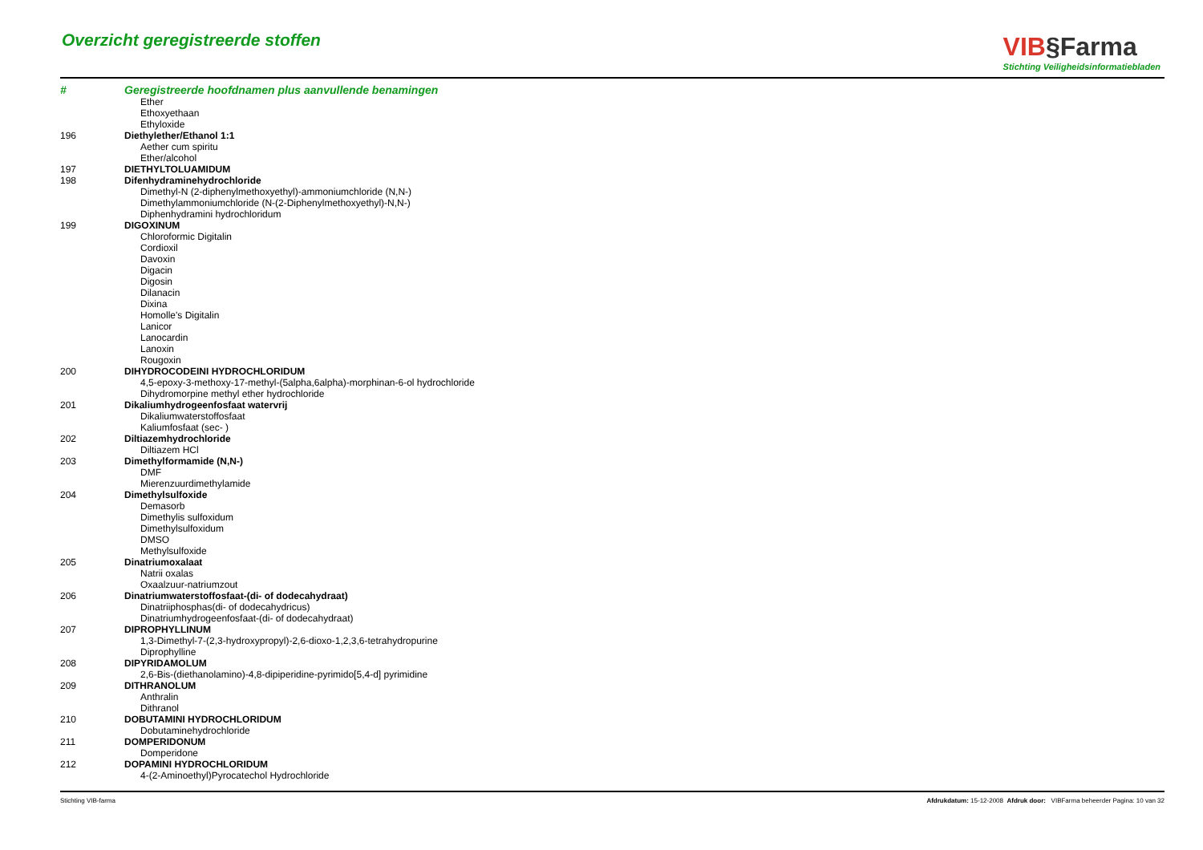Overzicht geregistreerde stoffen
VIB§Farma
Stichting Veiligheidsinformatiebladen
| # | Geregistreerde hoofdnamen plus aanvullende benamingen |
| --- | --- |
| | Ether |
| | Ethoxyethaan |
| | Ethyloxide |
| 196 | Diethylether/Ethanol 1:1 |
| | Aether cum spiritu |
| | Ether/alcohol |
| 197 | DIETHYLTOLUAMIDUM |
| 198 | Difenhydraminehydrochloride |
| | Dimethyl-N (2-diphenylmethoxyethyl)-ammoniumchloride (N,N-) |
| | Dimethylammoniumchloride (N-(2-Diphenylmethoxyethyl)-N,N-) |
| | Diphenhydramini hydrochloridum |
| 199 | DIGOXINUM |
| | Chloroformic Digitalin |
| | Cordioxil |
| | Davoxin |
| | Digacin |
| | Digosin |
| | Dilanacin |
| | Dixina |
| | Homolle's Digitalin |
| | Lanicor |
| | Lanocardin |
| | Lanoxin |
| | Rougoxin |
| 200 | DIHYDROCODEINI HYDROCHLORIDUM |
| | 4,5-epoxy-3-methoxy-17-methyl-(5alpha,6alpha)-morphinan-6-ol hydrochloride |
| | Dihydromorpine methyl ether hydrochloride |
| 201 | Dikaliumhydrogeenfosfaat watervrij |
| | Dikaliumwaterstoffosfaat |
| | Kaliumfosfaat (sec- ) |
| 202 | Diltiazemhydrochloride |
| | Diltiazem HCl |
| 203 | Dimethylformamide (N,N-) |
| | DMF |
| | Mierenzuurdimethylamide |
| 204 | Dimethylsulfoxide |
| | Demasorb |
| | Dimethylis sulfoxidum |
| | Dimethylsulfoxidum |
| | DMSO |
| | Methylsulfoxide |
| 205 | Dinatriumoxalaat |
| | Natrii oxalas |
| | Oxaalzuur-natriumzout |
| 206 | Dinatriumwaterstoffosfaat-(di- of dodecahydraat) |
| | Dinatriiphosphas(di- of dodecahydricus) |
| | Dinatriumhydrogeenfosfaat-(di- of dodecahydraat) |
| 207 | DIPROPHYLLINUM |
| | 1,3-Dimethyl-7-(2,3-hydroxypropyl)-2,6-dioxo-1,2,3,6-tetrahydropurine |
| | Diprophylline |
| 208 | DIPYRIDAMOLUM |
| | 2,6-Bis-(diethanolamino)-4,8-dipiperidine-pyrimido[5,4-d] pyrimidine |
| 209 | DITHRANOLUM |
| | Anthralin |
| | Dithranol |
| 210 | DOBUTAMINI HYDROCHLORIDUM |
| | Dobutaminehydrochloride |
| 211 | DOMPERIDONUM |
| | Domperidone |
| 212 | DOPAMINI HYDROCHLORIDUM |
| | 4-(2-Aminoethyl)Pyrocatechol Hydrochloride |
Stichting VIB-farma Afdrukdatum: 15-12-2008 Afdruk door: VIBFarma beheerder Pagina: 10 van 32